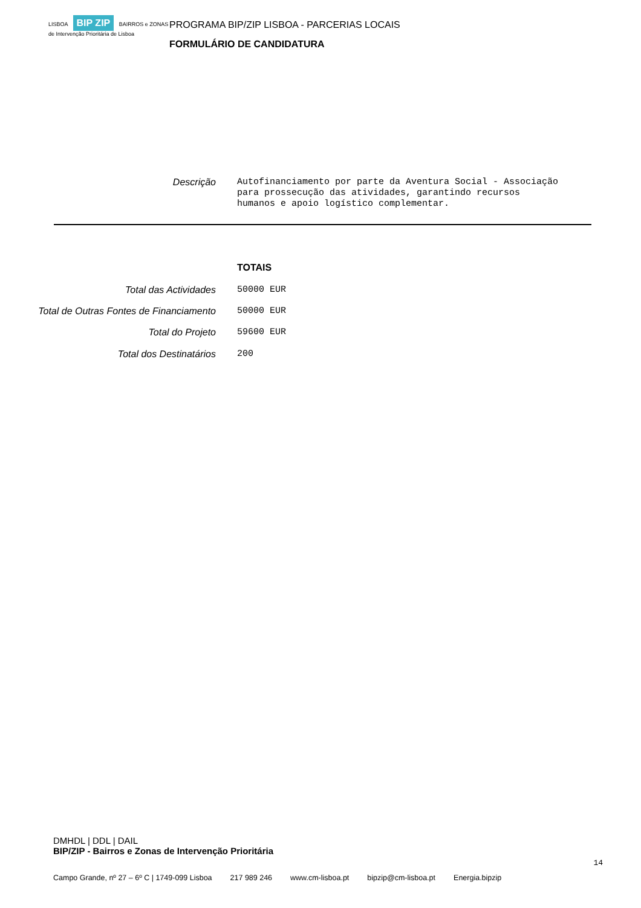LISBOA BIP ZIP BAIRROS e ZONAS de Intervenção Prioritária de Lisboa
PROGRAMA BIP/ZIP LISBOA - PARCERIAS LOCAIS
FORMULÁRIO DE CANDIDATURA
Descrição
Autofinanciamento por parte da Aventura Social - Associação
para prossecução das atividades, garantindo recursos
humanos e apoio logístico complementar.
TOTAIS
Total das Actividades
50000 EUR
Total de Outras Fontes de Financiamento
50000 EUR
Total do Projeto
59600 EUR
Total dos Destinatários
200
DMHDL | DDL | DAIL
BIP/ZIP - Bairros e Zonas de Intervenção Prioritária
14
Campo Grande, nº 27 – 6º C | 1749-099 Lisboa 217 989 246 www.cm-lisboa.pt bipzip@cm-lisboa.pt Energia.bipzip